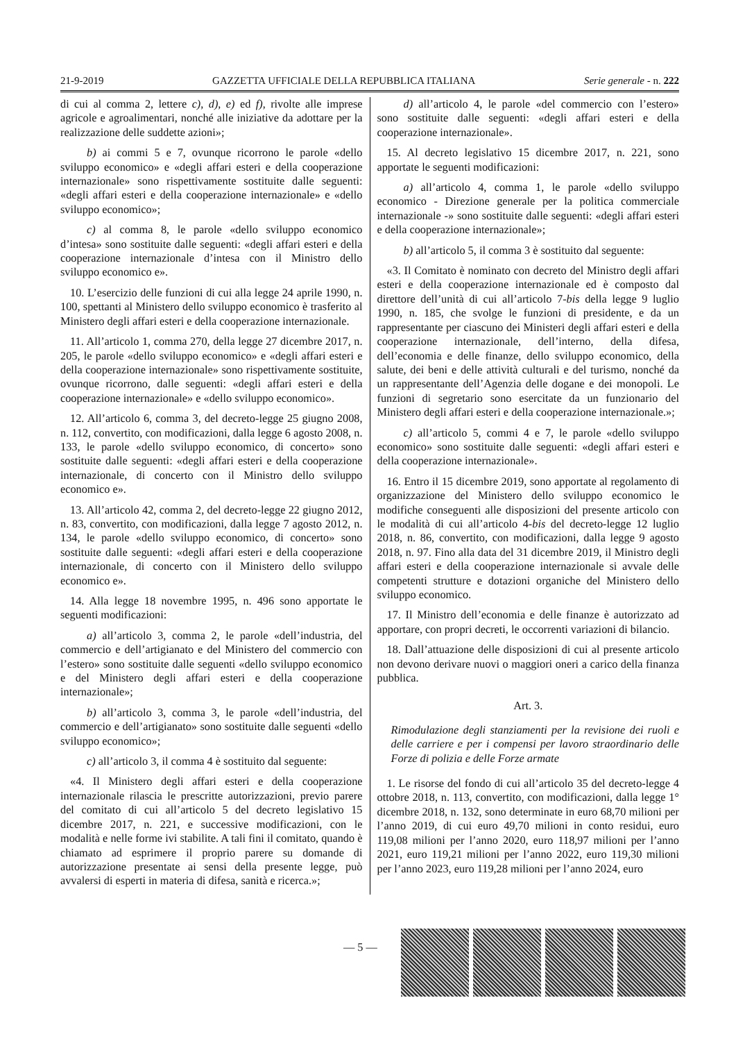21-9-2019 GAZZETTA UFFICIALE DELLA REPUBBLICA ITALIANA Serie generale - n. 222
di cui al comma 2, lettere c), d), e) ed f), rivolte alle imprese agricole e agroalimentari, nonché alle iniziative da adottare per la realizzazione delle suddette azioni»;
b) ai commi 5 e 7, ovunque ricorrono le parole «dello sviluppo economico» e «degli affari esteri e della cooperazione internazionale» sono rispettivamente sostituite dalle seguenti: «degli affari esteri e della cooperazione internazionale» e «dello sviluppo economico»;
c) al comma 8, le parole «dello sviluppo economico d’intesa» sono sostituite dalle seguenti: «degli affari esteri e della cooperazione internazionale d’intesa con il Ministro dello sviluppo economico e».
10. L’esercizio delle funzioni di cui alla legge 24 aprile 1990, n. 100, spettanti al Ministero dello sviluppo economico è trasferito al Ministero degli affari esteri e della cooperazione internazionale.
11. All’articolo 1, comma 270, della legge 27 dicembre 2017, n. 205, le parole «dello sviluppo economico» e «degli affari esteri e della cooperazione internazionale» sono rispettivamente sostituite, ovunque ricorrono, dalle seguenti: «degli affari esteri e della cooperazione internazionale» e «dello sviluppo economico».
12. All’articolo 6, comma 3, del decreto-legge 25 giugno 2008, n. 112, convertito, con modificazioni, dalla legge 6 agosto 2008, n. 133, le parole «dello sviluppo economico, di concerto» sono sostituite dalle seguenti: «degli affari esteri e della cooperazione internazionale, di concerto con il Ministro dello sviluppo economico e».
13. All’articolo 42, comma 2, del decreto-legge 22 giugno 2012, n. 83, convertito, con modificazioni, dalla legge 7 agosto 2012, n. 134, le parole «dello sviluppo economico, di concerto» sono sostituite dalle seguenti: «degli affari esteri e della cooperazione internazionale, di concerto con il Ministero dello sviluppo economico e».
14. Alla legge 18 novembre 1995, n. 496 sono apportate le seguenti modificazioni:
a) all’articolo 3, comma 2, le parole «dell’industria, del commercio e dell’artigianato e del Ministero del commercio con l’estero» sono sostituite dalle seguenti «dello sviluppo economico e del Ministero degli affari esteri e della cooperazione internazionale»;
b) all’articolo 3, comma 3, le parole «dell’industria, del commercio e dell’artigianato» sono sostituite dalle seguenti «dello sviluppo economico»;
c) all’articolo 3, il comma 4 è sostituito dal seguente:
«4. Il Ministero degli affari esteri e della cooperazione internazionale rilascia le prescritte autorizzazioni, previo parere del comitato di cui all’articolo 5 del decreto legislativo 15 dicembre 2017, n. 221, e successive modificazioni, con le modalità e nelle forme ivi stabilite. A tali fini il comitato, quando è chiamato ad esprimere il proprio parere su domande di autorizzazione presentate ai sensi della presente legge, può avvalersi di esperti in materia di difesa, sanità e ricerca.»;
d) all’articolo 4, le parole «del commercio con l’estero» sono sostituite dalle seguenti: «degli affari esteri e della cooperazione internazionale».
15. Al decreto legislativo 15 dicembre 2017, n. 221, sono apportate le seguenti modificazioni:
a) all’articolo 4, comma 1, le parole «dello sviluppo economico - Direzione generale per la politica commerciale internazionale -» sono sostituite dalle seguenti: «degli affari esteri e della cooperazione internazionale»;
b) all’articolo 5, il comma 3 è sostituito dal seguente:
«3. Il Comitato è nominato con decreto del Ministro degli affari esteri e della cooperazione internazionale ed è composto dal direttore dell’unità di cui all’articolo 7-bis della legge 9 luglio 1990, n. 185, che svolge le funzioni di presidente, e da un rappresentante per ciascuno dei Ministeri degli affari esteri e della cooperazione internazionale, dell’interno, della difesa, dell’economia e delle finanze, dello sviluppo economico, della salute, dei beni e delle attività culturali e del turismo, nonché da un rappresentante dell’Agenzia delle dogane e dei monopoli. Le funzioni di segretario sono esercitate da un funzionario del Ministero degli affari esteri e della cooperazione internazionale.»;
c) all’articolo 5, commi 4 e 7, le parole «dello sviluppo economico» sono sostituite dalle seguenti: «degli affari esteri e della cooperazione internazionale».
16. Entro il 15 dicembre 2019, sono apportate al regolamento di organizzazione del Ministero dello sviluppo economico le modifiche conseguenti alle disposizioni del presente articolo con le modalità di cui all’articolo 4-bis del decreto-legge 12 luglio 2018, n. 86, convertito, con modificazioni, dalla legge 9 agosto 2018, n. 97. Fino alla data del 31 dicembre 2019, il Ministro degli affari esteri e della cooperazione internazionale si avvale delle competenti strutture e dotazioni organiche del Ministero dello sviluppo economico.
17. Il Ministro dell’economia e delle finanze è autorizzato ad apportare, con propri decreti, le occorrenti variazioni di bilancio.
18. Dall’attuazione delle disposizioni di cui al presente articolo non devono derivare nuovi o maggiori oneri a carico della finanza pubblica.
Art. 3.
Rimodulazione degli stanziamenti per la revisione dei ruoli e delle carriere e per i compensi per lavoro straordinario delle Forze di polizia e delle Forze armate
1. Le risorse del fondo di cui all’articolo 35 del decreto-legge 4 ottobre 2018, n. 113, convertito, con modificazioni, dalla legge 1° dicembre 2018, n. 132, sono determinate in euro 68,70 milioni per l’anno 2019, di cui euro 49,70 milioni in conto residui, euro 119,08 milioni per l’anno 2020, euro 118,97 milioni per l’anno 2021, euro 119,21 milioni per l’anno 2022, euro 119,30 milioni per l’anno 2023, euro 119,28 milioni per l’anno 2024, euro
— 5 —